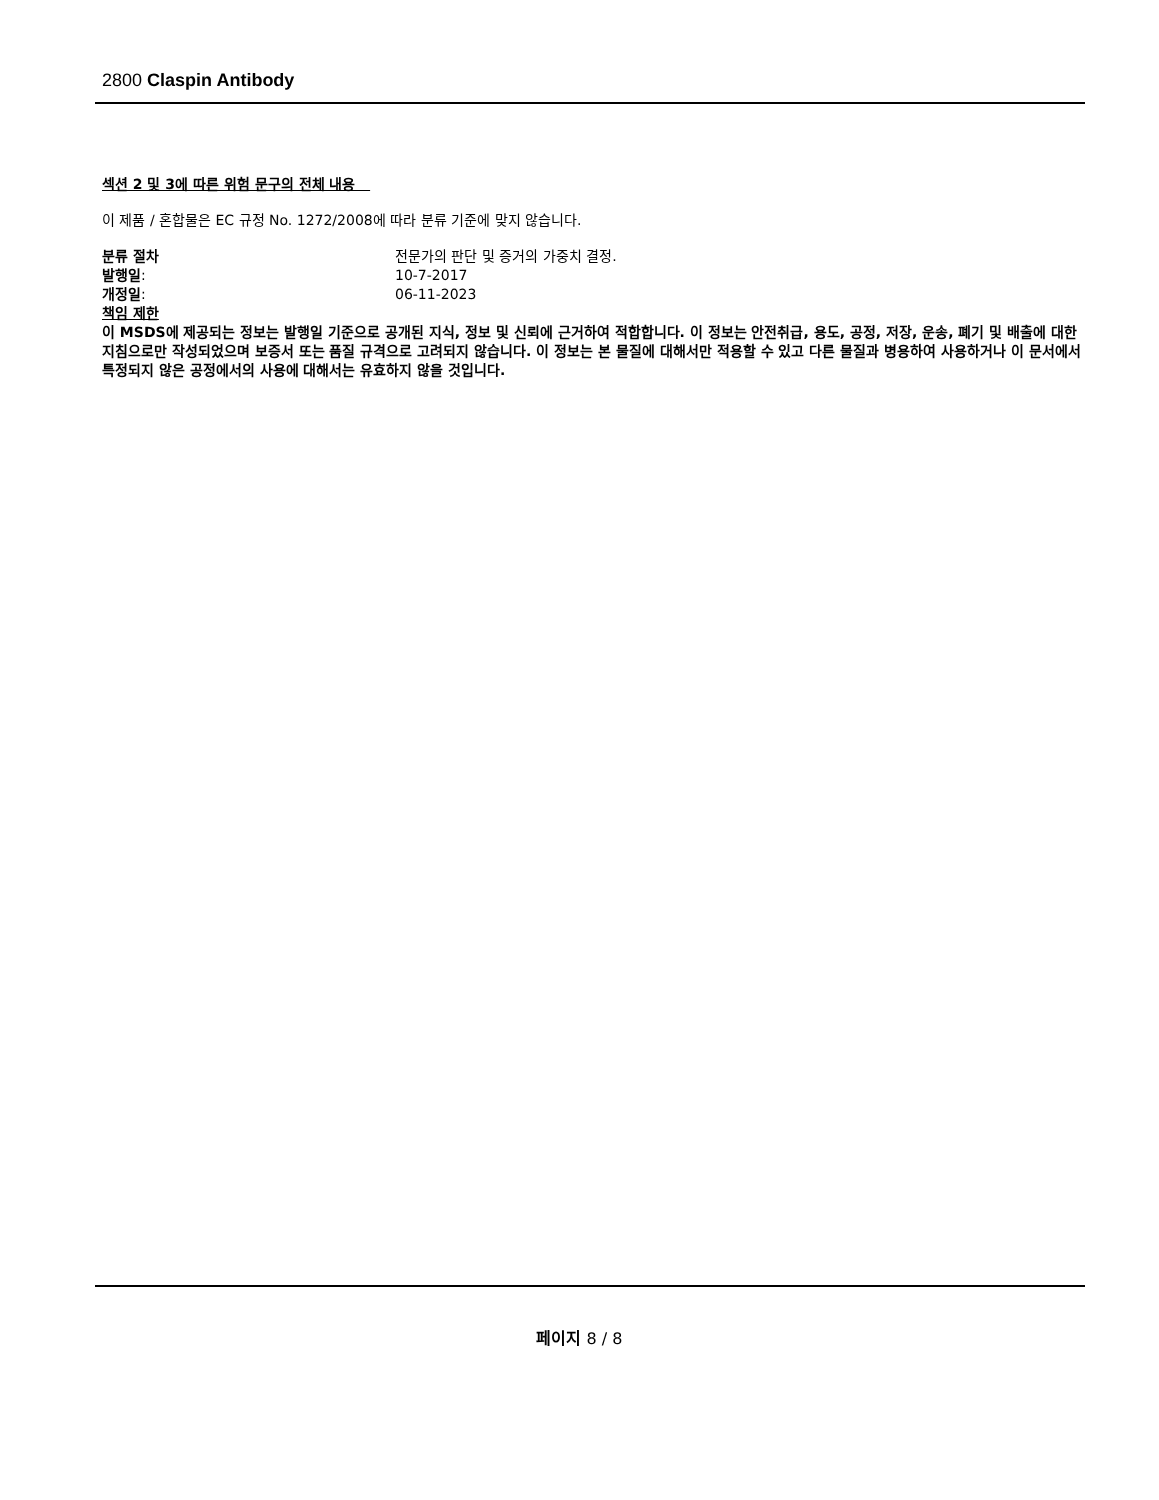2800 Claspin Antibody
섹션 2 및 3에 따른 위험 문구의 전체 내용
이 제품 / 혼합물은 EC 규정 No. 1272/2008에 따라 분류 기준에 맞지 않습니다.
분류 절차 전문가의 판단 및 증거의 가중치 결정.
발행일: 10-7-2017
개정일: 06-11-2023
책임 제한
이 MSDS에 제공되는 정보는 발행일 기준으로 공개된 지식, 정보 및 신뢰에 근거하여 적합합니다. 이 정보는 안전취급, 용도, 공정, 저장, 운송, 폐기 및 배출에 대한 지침으로만 작성되었으며 보증서 또는 품질 규격으로 고려되지 않습니다. 이 정보는 본 물질에 대해서만 적용할 수 있고 다른 물질과 병용하여 사용하거나 이 문서에서 특정되지 않은 공정에서의 사용에 대해서는 유효하지 않을 것입니다.
페이지 8 / 8